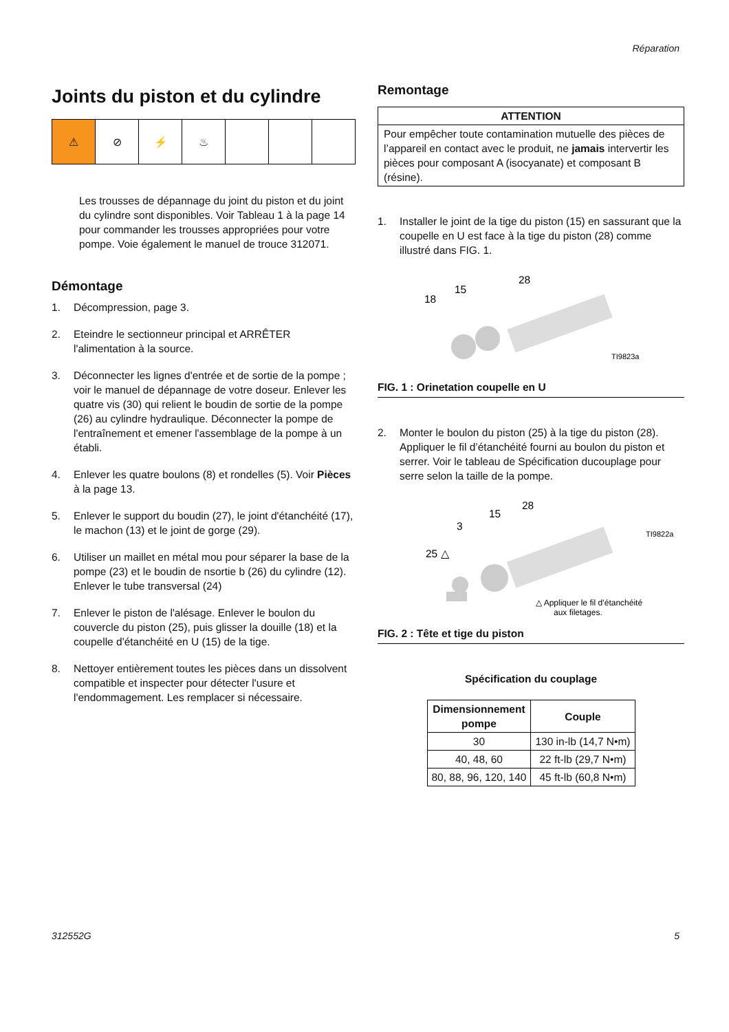Réparation
Joints du piston et du cylindre
⚠ ⊘ ⚡ ♨
Les trousses de dépannage du joint du piston et du joint du cylindre sont disponibles. Voir Tableau 1 à la page 14 pour commander les trousses appropriées pour votre pompe. Voie également le manuel de trouce 312071.
Démontage
1. Décompression, page 3.
2. Eteindre le sectionneur principal et ARRÊTER l'alimentation à la source.
3. Déconnecter les lignes d'entrée et de sortie de la pompe ; voir le manuel de dépannage de votre doseur. Enlever les quatre vis (30) qui relient le boudin de sortie de la pompe (26) au cylindre hydraulique. Déconnecter la pompe de l'entraînement et emener l'assemblage de la pompe à un établi.
4. Enlever les quatre boulons (8) et rondelles (5). Voir Pièces à la page 13.
5. Enlever le support du boudin (27), le joint d'étanchéité (17), le machon (13) et le joint de gorge (29).
6. Utiliser un maillet en métal mou pour séparer la base de la pompe (23) et le boudin de nsortie b (26) du cylindre (12). Enlever le tube transversal (24)
7. Enlever le piston de l'alésage. Enlever le boulon du couvercle du piston (25), puis glisser la douille (18) et la coupelle d'étanchéité en U (15) de la tige.
8. Nettoyer entièrement toutes les pièces dans un dissolvent compatible et inspecter pour détecter l'usure et l'endommagement. Les remplacer si nécessaire.
Remontage
ATTENTION
Pour empêcher toute contamination mutuelle des pièces de l’appareil en contact avec le produit, ne jamais intervertir les pièces pour composant A (isocyanate) et composant B (résine).
1. Installer le joint de la tige du piston (15) en sassurant que la coupelle en U est face à la tige du piston (28) comme illustré dans FIG. 1.
28
15
18
TI9823a
FIG. 1 : Orinetation coupelle en U
2. Monter le boulon du piston (25) à la tige du piston (28). Appliquer le fil d’étanchéité fourni au boulon du piston et serrer. Voir le tableau de Spécification ducouplage pour serre selon la taille de la pompe.
28
15
3
25 △
TI9822a
△ Appliquer le fil d’étanchéité
aux filetages.
FIG. 2 : Tête et tige du piston
Spécification du couplage
| Dimensionnement pompe | Couple |
| --- | --- |
| 30 | 130 in-lb (14,7 N•m) |
| 40, 48, 60 | 22 ft-lb (29,7 N•m) |
| 80, 88, 96, 120, 140 | 45 ft-lb (60,8 N•m) |
312552G 5